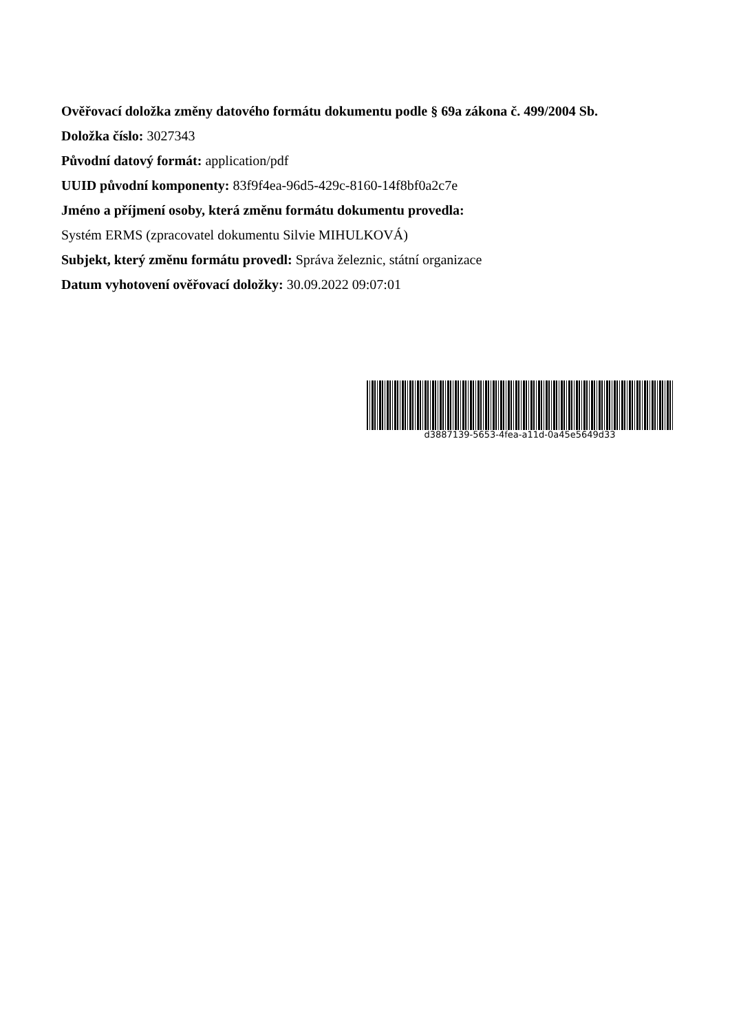Ověřovací doložka změny datového formátu dokumentu podle § 69a zákona č. 499/2004 Sb.
Doložka číslo: 3027343
Původní datový formát: application/pdf
UUID původní komponenty: 83f9f4ea-96d5-429c-8160-14f8bf0a2c7e
Jméno a příjmení osoby, která změnu formátu dokumentu provedla:
Systém ERMS (zpracovatel dokumentu Silvie MIHULKOVÁ)
Subjekt, který změnu formátu provedl: Správa železnic, státní organizace
Datum vyhotovení ověřovací doložky: 30.09.2022 09:07:01
d3887139-5653-4fea-a11d-0a45e5649d33